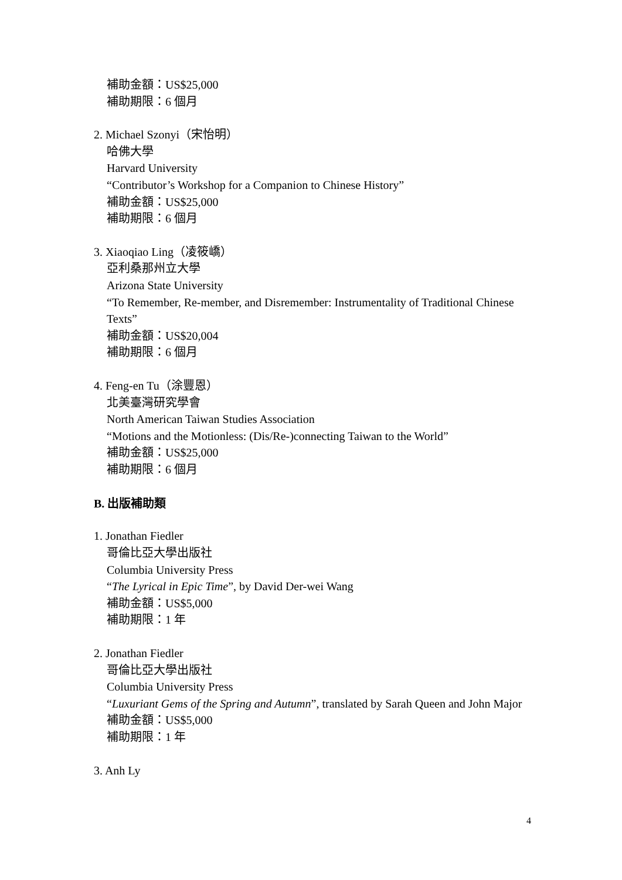補助金額：US$25,000
補助期限：6 個月
2. Michael Szonyi（宋怡明）
哈佛大學
Harvard University
“Contributor’s Workshop for a Companion to Chinese History”
補助金額：US$25,000
補助期限：6 個月
3. Xiaoqiao Ling（凌筱嶠）
亞利桑那州立大學
Arizona State University
“To Remember, Re-member, and Disremember: Instrumentality of Traditional Chinese Texts”
補助金額：US$20,004
補助期限：6 個月
4. Feng-en Tu（涂豐恩）
北美臺灣研究學會
North American Taiwan Studies Association
“Motions and the Motionless: (Dis/Re-)connecting Taiwan to the World”
補助金額：US$25,000
補助期限：6 個月
B. 出版補助類
1. Jonathan Fiedler
哥倫比亞大學出版社
Columbia University Press
“The Lyrical in Epic Time”, by David Der-wei Wang
補助金額：US$5,000
補助期限：1 年
2. Jonathan Fiedler
哥倫比亞大學出版社
Columbia University Press
“Luxuriant Gems of the Spring and Autumn”, translated by Sarah Queen and John Major
補助金額：US$5,000
補助期限：1 年
3. Anh Ly
4